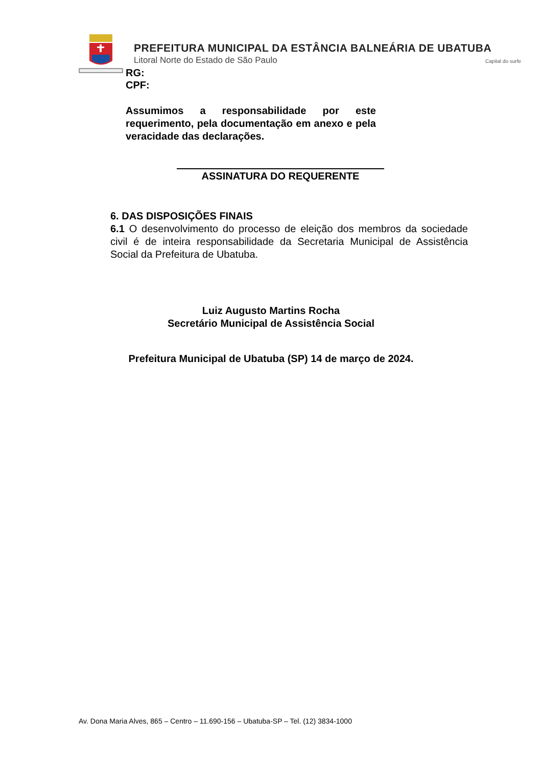PREFEITURA MUNICIPAL DA ESTÂNCIA BALNEÁRIA DE UBATUBA
Litoral Norte do Estado de São Paulo
Capital do surfe
RG:
CPF:
Assumimos a responsabilidade por este requerimento, pela documentação em anexo e pela veracidade das declarações.
ASSINATURA DO REQUERENTE
6. DAS DISPOSIÇÕES FINAIS
6.1 O desenvolvimento do processo de eleição dos membros da sociedade civil é de inteira responsabilidade da Secretaria Municipal de Assistência Social da Prefeitura de Ubatuba.
Luiz Augusto Martins Rocha
Secretário Municipal de Assistência Social
Prefeitura Municipal de Ubatuba (SP) 14 de março de 2024.
Av. Dona Maria Alves, 865 – Centro – 11.690-156 – Ubatuba-SP – Tel. (12) 3834-1000